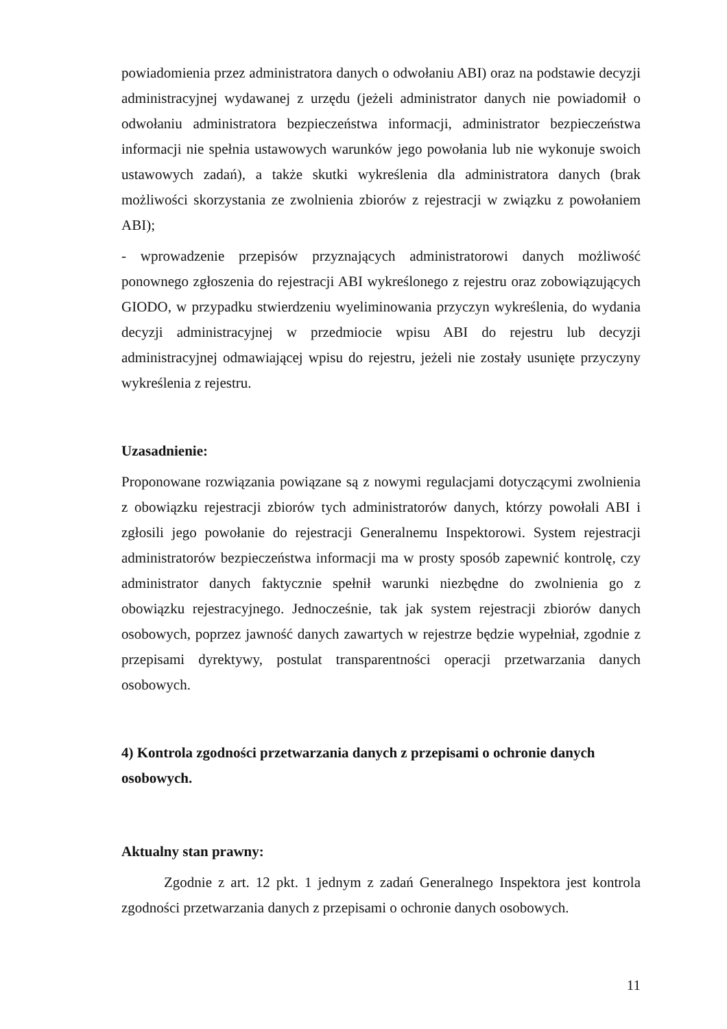powiadomienia przez administratora danych o odwołaniu ABI) oraz na podstawie decyzji administracyjnej wydawanej z urzędu (jeżeli administrator danych nie powiadomił o odwołaniu administratora bezpieczeństwa informacji, administrator bezpieczeństwa informacji nie spełnia ustawowych warunków jego powołania lub nie wykonuje swoich ustawowych zadań), a także skutki wykreślenia dla administratora danych (brak możliwości skorzystania ze zwolnienia zbiorów z rejestracji w związku z powołaniem ABI);
- wprowadzenie przepisów przyznających administratorowi danych możliwość ponownego zgłoszenia do rejestracji ABI wykreślonego z rejestru oraz zobowiązujących GIODO, w przypadku stwierdzeniu wyeliminowania przyczyn wykreślenia, do wydania decyzji administracyjnej w przedmiocie wpisu ABI do rejestru lub decyzji administracyjnej odmawiającej wpisu do rejestru, jeżeli nie zostały usunięte przyczyny wykreślenia z rejestru.
Uzasadnienie:
Proponowane rozwiązania powiązane są z nowymi regulacjami dotyczącymi zwolnienia z obowiązku rejestracji zbiorów tych administratorów danych, którzy powołali ABI i zgłosili jego powołanie do rejestracji Generalnemu Inspektorowi. System rejestracji administratorów bezpieczeństwa informacji ma w prosty sposób zapewnić kontrolę, czy administrator danych faktycznie spełnił warunki niezbędne do zwolnienia go z obowiązku rejestracyjnego. Jednocześnie, tak jak system rejestracji zbiorów danych osobowych, poprzez jawność danych zawartych w rejestrze będzie wypełniał, zgodnie z przepisami dyrektywy, postulat transparentności operacji przetwarzania danych osobowych.
4) Kontrola zgodności przetwarzania danych z przepisami o ochronie danych osobowych.
Aktualny stan prawny:
Zgodnie z art. 12 pkt. 1 jednym z zadań Generalnego Inspektora jest kontrola zgodności przetwarzania danych z przepisami o ochronie danych osobowych.
11